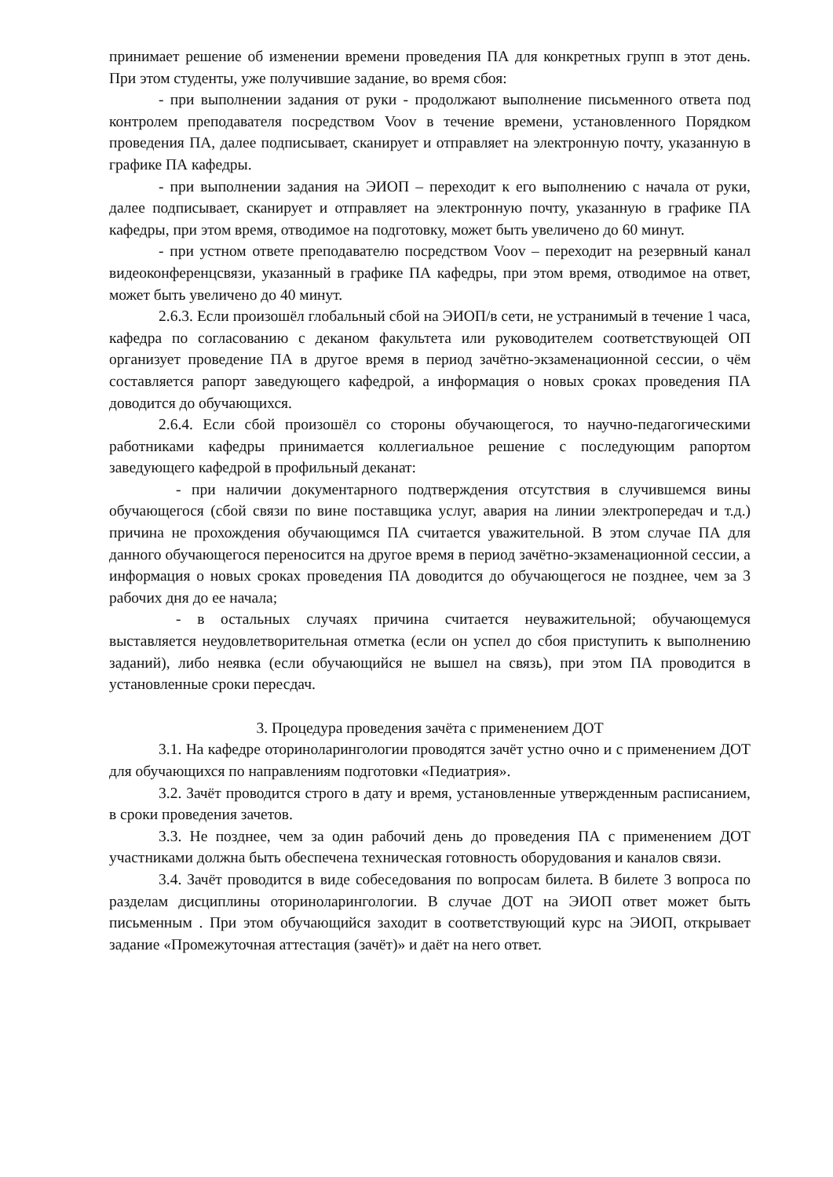принимает решение об изменении времени проведения ПА для конкретных групп в этот день. При этом студенты, уже получившие задание, во время сбоя:
- при выполнении задания от руки - продолжают выполнение письменного ответа под контролем преподавателя посредством Voov в течение времени, установленного Порядком проведения ПА, далее подписывает, сканирует и отправляет на электронную почту, указанную в графике ПА кафедры.
- при выполнении задания на ЭИОП – переходит к его выполнению с начала от руки, далее подписывает, сканирует и отправляет на электронную почту, указанную в графике ПА кафедры, при этом время, отводимое на подготовку, может быть увеличено до 60 минут.
- при устном ответе преподавателю посредством Voov – переходит на резервный канал видеоконференцсвязи, указанный в графике ПА кафедры, при этом время, отводимое на ответ, может быть увеличено до 40 минут.
2.6.3. Если произошёл глобальный сбой на ЭИОП/в сети, не устранимый в течение 1 часа, кафедра по согласованию с деканом факультета или руководителем соответствующей ОП организует проведение ПА в другое время в период зачётно-экзаменационной сессии, о чём составляется рапорт заведующего кафедрой, а информация о новых сроках проведения ПА доводится до обучающихся.
2.6.4. Если сбой произошёл со стороны обучающегося, то научно-педагогическими работниками кафедры принимается коллегиальное решение с последующим рапортом заведующего кафедрой в профильный деканат:
- при наличии документарного подтверждения отсутствия в случившемся вины обучающегося (сбой связи по вине поставщика услуг, авария на линии электропередач и т.д.) причина не прохождения обучающимся ПА считается уважительной. В этом случае ПА для данного обучающегося переносится на другое время в период зачётно-экзаменационной сессии, а информация о новых сроках проведения ПА доводится до обучающегося не позднее, чем за 3 рабочих дня до ее начала;
- в остальных случаях причина считается неуважительной; обучающемуся выставляется неудовлетворительная отметка (если он успел до сбоя приступить к выполнению заданий), либо неявка (если обучающийся не вышел на связь), при этом ПА проводится в установленные сроки пересдач.
3. Процедура проведения зачёта с применением ДОТ
3.1. На кафедре оториноларингологии проводятся зачёт устно очно и с применением ДОТ для обучающихся по направлениям подготовки «Педиатрия».
3.2. Зачёт проводится строго в дату и время, установленные утвержденным расписанием, в сроки проведения зачетов.
3.3. Не позднее, чем за один рабочий день до проведения ПА с применением ДОТ участниками должна быть обеспечена техническая готовность оборудования и каналов связи.
3.4. Зачёт проводится в виде собеседования по вопросам билета. В билете 3 вопроса по разделам дисциплины оториноларингологии. В случае ДОТ на ЭИОП ответ может быть письменным . При этом обучающийся заходит в соответствующий курс на ЭИОП, открывает задание «Промежуточная аттестация (зачёт)» и даёт на него ответ.